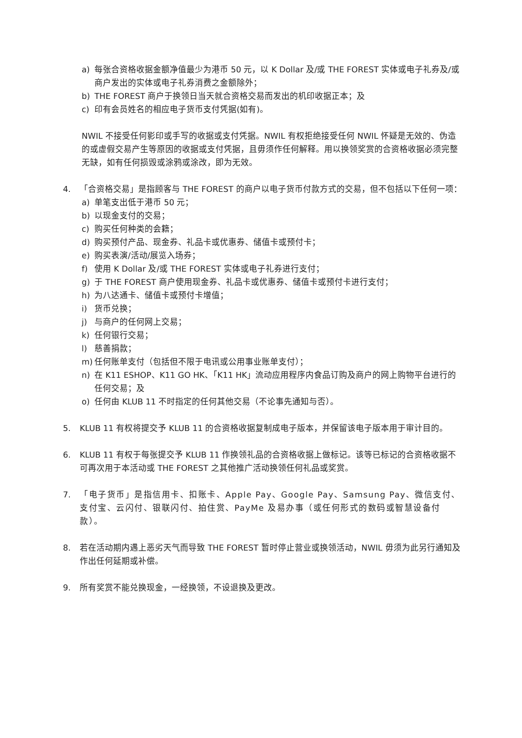a) 每张合资格收据金额净值最少为港币 50 元，以 K Dollar 及/或 THE FOREST 实体或电子礼券及/或商户发出的实体或电子礼券消费之金额除外；
b) THE FOREST 商户于换领日当天就合资格交易而发出的机印收据正本；及
c) 印有会员姓名的相应电子货币支付凭据(如有)。
NWIL 不接受任何影印或手写的收据或支付凭据。NWIL 有权拒绝接受任何 NWIL 怀疑是无效的、伪造的或虚假交易产生等原因的收据或支付凭据，且毋须作任何解释。用以换领奖赏的合资格收据必须完整无缺，如有任何损毁或涂鸦或涂改，即为无效。
4. 「合资格交易」是指顾客与 THE FOREST 的商户以电子货币付款方式的交易，但不包括以下任何一项：
a) 单笔支出低于港币 50 元；
b) 以现金支付的交易；
c) 购买任何种类的会籍；
d) 购买预付产品、现金券、礼品卡或优惠券、储值卡或预付卡；
e) 购买表演/活动/展览入场券；
f) 使用 K Dollar 及/或 THE FOREST 实体或电子礼券进行支付；
g) 于 THE FOREST 商户使用现金券、礼品卡或优惠券、储值卡或预付卡进行支付；
h) 为八达通卡、储值卡或预付卡增值；
i) 货币兑换；
j) 与商户的任何网上交易；
k) 任何银行交易；
l) 慈善捐款；
m) 任何账单支付（包括但不限于电讯或公用事业账单支付）；
n) 在 K11 ESHOP、K11 GO HK、「K11 HK」流动应用程序内食品订购及商户的网上购物平台进行的任何交易；及
o) 任何由 KLUB 11 不时指定的任何其他交易（不论事先通知与否）。
5. KLUB 11 有权将提交予 KLUB 11 的合资格收据复制成电子版本，并保留该电子版本用于审计目的。
6. KLUB 11 有权于每张提交予 KLUB 11 作换领礼品的合资格收据上做标记。该等已标记的合资格收据不可再次用于本活动或 THE FOREST 之其他推广活动换领任何礼品或奖赏。
7. 「电子货币」是指信用卡、扣账卡、Apple Pay、Google Pay、Samsung Pay、微信支付、支付宝、云闪付、银联闪付、拍住赏、PayMe 及易办事（或任何形式的数码或智慧设备付款）。
8. 若在活动期内遇上恶劣天气而导致 THE FOREST 暂时停止营业或换领活动，NWIL 毋须为此另行通知及作出任何延期或补偿。
9. 所有奖赏不能兑换现金，一经换领，不设退换及更改。